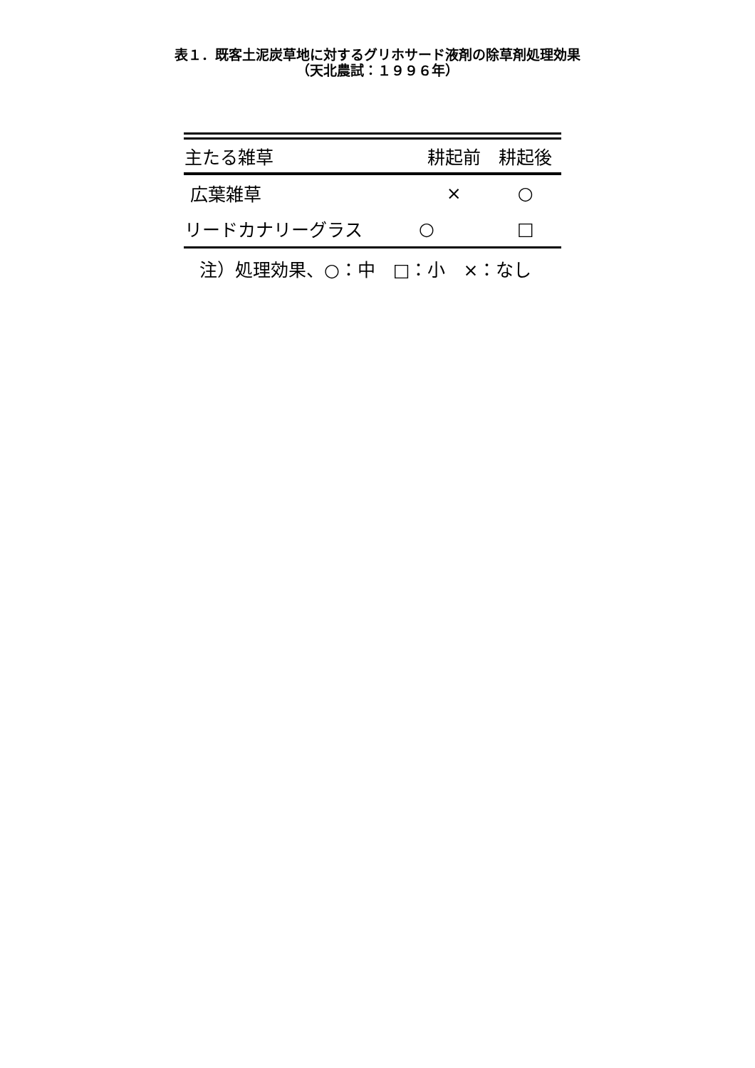表１．既客土泥炭草地に対するグリホサード液剤の除草剤処理効果
（天北農試：１９９６年）
| 主たる雑草 | 耕起前 | 耕起後 |
| --- | --- | --- |
| 広葉雑草 | × | ○ |
| リードカナリーグラス | ○ | □ |
注）処理効果、○：中　□：小　×：なし